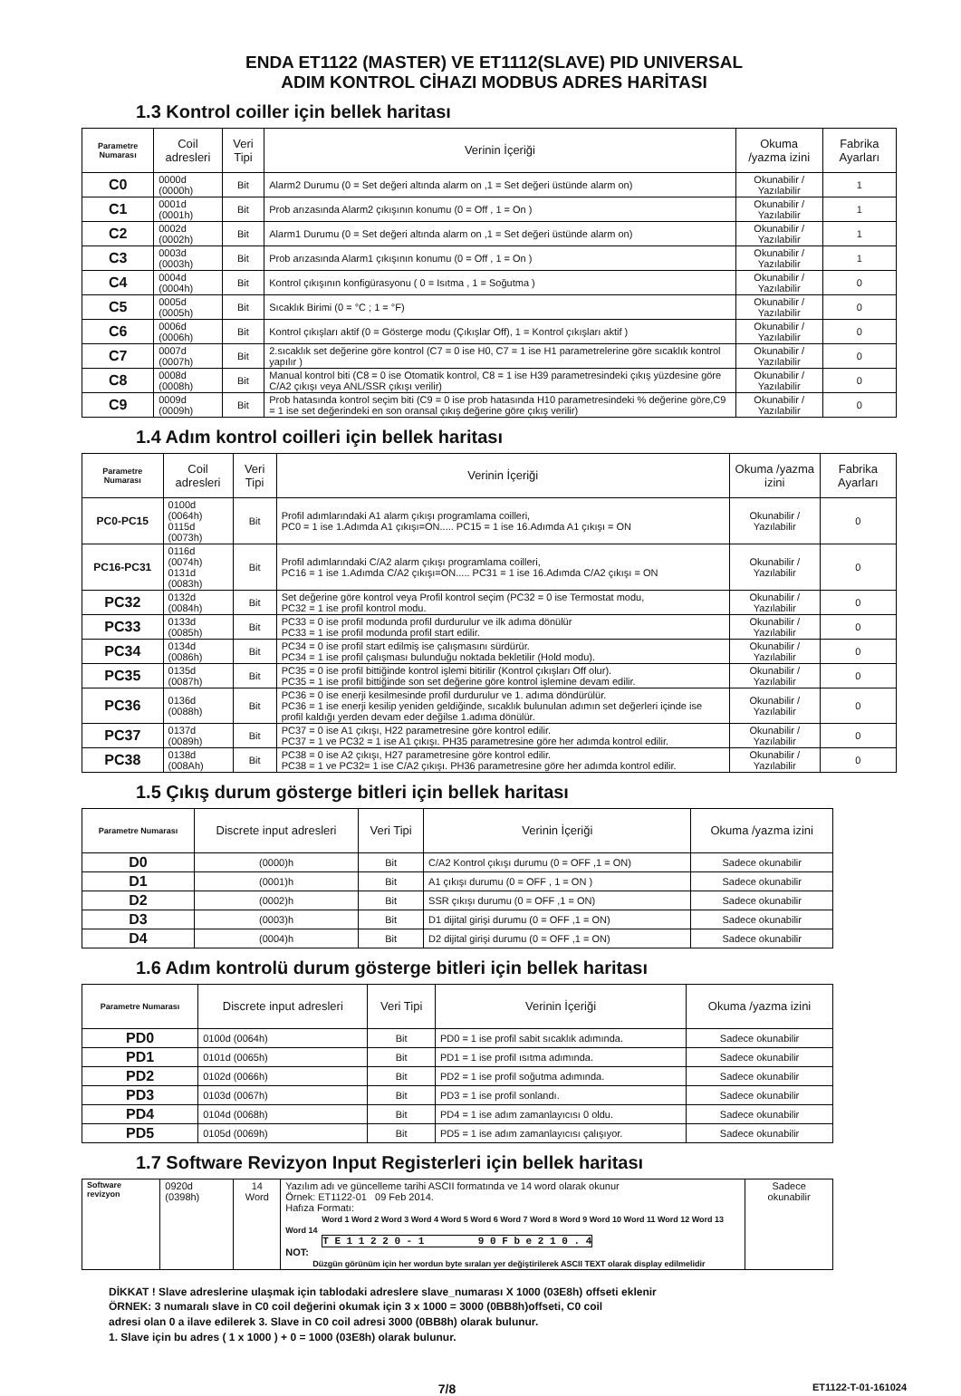ENDA ET1122 (MASTER) VE ET1112(SLAVE) PID UNIVERSAL
ADIM KONTROL CİHAZI MODBUS ADRES HARİTASI
1.3 Kontrol coiller için bellek haritası
| Parametre Numarası | Coil adresleri | Veri Tipi | Verinin İçeriği | Okuma /yazma izini | Fabrika Ayarları |
| --- | --- | --- | --- | --- | --- |
| C0 | 0000d (0000h) | Bit | Alarm2 Durumu (0 = Set değeri altında alarm on ,1 = Set değeri üstünde alarm on) | Okunabilir / Yazılabilir | 1 |
| C1 | 0001d (0001h) | Bit | Prob arızasında Alarm2 çıkışının konumu (0 = Off , 1 = On ) | Okunabilir / Yazılabilir | 1 |
| C2 | 0002d (0002h) | Bit | Alarm1 Durumu (0 = Set değeri altında alarm on ,1 = Set değeri üstünde alarm on) | Okunabilir / Yazılabilir | 1 |
| C3 | 0003d (0003h) | Bit | Prob arızasında Alarm1 çıkışının konumu (0 = Off , 1 = On ) | Okunabilir / Yazılabilir | 1 |
| C4 | 0004d (0004h) | Bit | Kontrol çıkışının konfigürasyonu ( 0 = Isıtma , 1 = Soğutma ) | Okunabilir / Yazılabilir | 0 |
| C5 | 0005d (0005h) | Bit | Sıcaklık Birimi (0 = °C ; 1 = °F) | Okunabilir / Yazılabilir | 0 |
| C6 | 0006d (0006h) | Bit | Kontrol çıkışları aktif (0 = Gösterge modu (Çıkışlar Off), 1 = Kontrol çıkışları aktif ) | Okunabilir / Yazılabilir | 0 |
| C7 | 0007d (0007h) | Bit | 2.sıcaklık set değerine göre kontrol (C7 = 0 ise H0, C7 = 1 ise H1 parametrelerine göre sıcaklık kontrol yapılır ) | Okunabilir / Yazılabilir | 0 |
| C8 | 0008d (0008h) | Bit | Manual kontrol biti (C8 = 0 ise Otomatik kontrol, C8 = 1 ise H39 parametresindeki çıkış yüzdesine göre C/A2 çıkışı veya ANL/SSR çıkışı verilir) | Okunabilir / Yazılabilir | 0 |
| C9 | 0009d (0009h) | Bit | Prob hatasında kontrol seçim biti (C9 = 0 ise prob hatasında H10 parametresindeki % değerine göre,C9 = 1 ise set değerindeki en son oransal çıkış değerine göre çıkış verilir) | Okunabilir / Yazılabilir | 0 |
1.4 Adım kontrol coilleri için bellek haritası
| Parametre Numarası | Coil adresleri | Veri Tipi | Verinin İçeriği | Okuma /yazma izini | Fabrika Ayarları |
| --- | --- | --- | --- | --- | --- |
| PC0-PC15 | 0100d (0064h) 0115d (0073h) | Bit | Profil adımlarındaki A1 alarm çıkışı programlama coilleri, PC0 = 1 ise 1.Adımda A1 çıkışı=ON..... PC15 = 1 ise 16.Adımda A1 çıkışı = ON | Okunabilir / Yazılabilir | 0 |
| PC16-PC31 | 0116d (0074h) 0131d (0083h) | Bit | Profil adımlarındaki C/A2 alarm çıkışı programlama coilleri, PC16 = 1 ise 1.Adımda C/A2 çıkışı=ON..... PC31 = 1 ise 16.Adımda C/A2 çıkışı = ON | Okunabilir / Yazılabilir | 0 |
| PC32 | 0132d (0084h) | Bit | Set değerine göre kontrol veya Profil kontrol seçim (PC32 = 0 ise Termostat modu, PC32 = 1 ise profil kontrol modu. | Okunabilir / Yazılabilir | 0 |
| PC33 | 0133d (0085h) | Bit | PC33 = 0 ise profil modunda profil durdurulur ve ilk adıma dönülür PC33 = 1 ise profil modunda profil start edilir. | Okunabilir / Yazılabilir | 0 |
| PC34 | 0134d (0086h) | Bit | PC34 = 0 ise profil start edilmiş ise çalışmasını sürdürür. PC34 = 1 ise profil çalışması bulunduğu noktada bekletilir (Hold modu). | Okunabilir / Yazılabilir | 0 |
| PC35 | 0135d (0087h) | Bit | PC35 = 0 ise profil bittiğinde kontrol işlemi bitirilir (Kontrol çıkışları Off olur). PC35 = 1 ise profil bittiğinde son set değerine göre kontrol işlemine devam edilir. | Okunabilir / Yazılabilir | 0 |
| PC36 | 0136d (0088h) | Bit | PC36 = 0 ise enerji kesilmesinde profil durdurulur ve 1. adıma döndürülür. PC36 = 1 ise enerji kesilip yeniden geldiğinde, sıcaklık bulunulan adımın set değerleri içinde ise profil kaldığı yerden devam eder değilse 1.adıma dönülür. | Okunabilir / Yazılabilir | 0 |
| PC37 | 0137d (0089h) | Bit | PC37 = 0 ise A1 çıkışı, H22 parametresine göre kontrol edilir. PC37 = 1 ve PC32 = 1 ise A1 çıkışı. PH35 parametresine göre her adımda kontrol edilir. | Okunabilir / Yazılabilir | 0 |
| PC38 | 0138d (008Ah) | Bit | PC38 = 0 ise A2 çıkışı, H27 parametresine göre kontrol edilir. PC38 = 1 ve PC32= 1 ise C/A2 çıkışı. PH36 parametresine göre her adımda kontrol edilir. | Okunabilir / Yazılabilir | 0 |
1.5 Çıkış durum gösterge bitleri için bellek haritası
| Parametre Numarası | Discrete input adresleri | Veri Tipi | Verinin İçeriği | Okuma /yazma izini |
| --- | --- | --- | --- | --- |
| D0 | (0000)h | Bit | C/A2 Kontrol çıkışı durumu (0 = OFF ,1 = ON) | Sadece okunabilir |
| D1 | (0001)h | Bit | A1 çıkışı durumu (0 = OFF , 1 = ON ) | Sadece okunabilir |
| D2 | (0002)h | Bit | SSR çıkışı durumu (0 = OFF ,1 = ON) | Sadece okunabilir |
| D3 | (0003)h | Bit | D1 dijital girişi durumu (0 = OFF ,1 = ON) | Sadece okunabilir |
| D4 | (0004)h | Bit | D2 dijital girişi durumu (0 = OFF ,1 = ON) | Sadece okunabilir |
1.6 Adım kontrolü durum gösterge bitleri için bellek haritası
| Parametre Numarası | Discrete input adresleri | Veri Tipi | Verinin İçeriği | Okuma /yazma izini |
| --- | --- | --- | --- | --- |
| PD0 | 0100d (0064h) | Bit | PD0 = 1 ise profil sabit sıcaklık adımında. | Sadece okunabilir |
| PD1 | 0101d (0065h) | Bit | PD1 = 1 ise profil ısıtma adımında. | Sadece okunabilir |
| PD2 | 0102d (0066h) | Bit | PD2 = 1 ise profil soğutma adımında. | Sadece okunabilir |
| PD3 | 0103d (0067h) | Bit | PD3 = 1 ise profil sonlandı. | Sadece okunabilir |
| PD4 | 0104d (0068h) | Bit | PD4 = 1 ise adım zamanlayıcısı 0 oldu. | Sadece okunabilir |
| PD5 | 0105d (0069h) | Bit | PD5 = 1 ise adım zamanlayıcısı çalışıyor. | Sadece okunabilir |
1.7 Software Revizyon Input Registerleri için bellek haritası
| Software revizyon | 0920d (0398h) | 14 Word | Yazılım adı ve güncelleme tarihi ASCII formatında ve 14 word olarak okunur Örnek: ET1122-01 09 Feb 2014. Hafıza Formatı: Word 1 Word 2 Word 3 Word 4 Word 5 Word 6 Word 7 Word 8 Word 9 Word 10 Word 11 Word 12 Word 13 Word 14 T E 1 1 2 2 0 - 1 9 0 F b e 2 1 0 . 4 NOT: Düzgün görünüm için her wordun byte sıraları yer değiştirilerek ASCII TEXT olarak display edilmelidir | Sadece okunabilir |
DİKKAT ! Slave adreslerine ulaşmak için tablodaki adreslere slave_numarası X 1000 (03E8h) offseti eklenir
ÖRNEK: 3 numaralı slave in C0 coil değerini okumak için 3 x 1000 = 3000 (0BB8h)offseti, C0 coil
adresi olan 0 a ilave edilerek 3. Slave in C0 coil adresi 3000 (0BB8h) olarak bulunur.
1. Slave için bu adres ( 1 x 1000 ) + 0 = 1000 (03E8h) olarak bulunur.
7/8 ET1122-T-01-161024